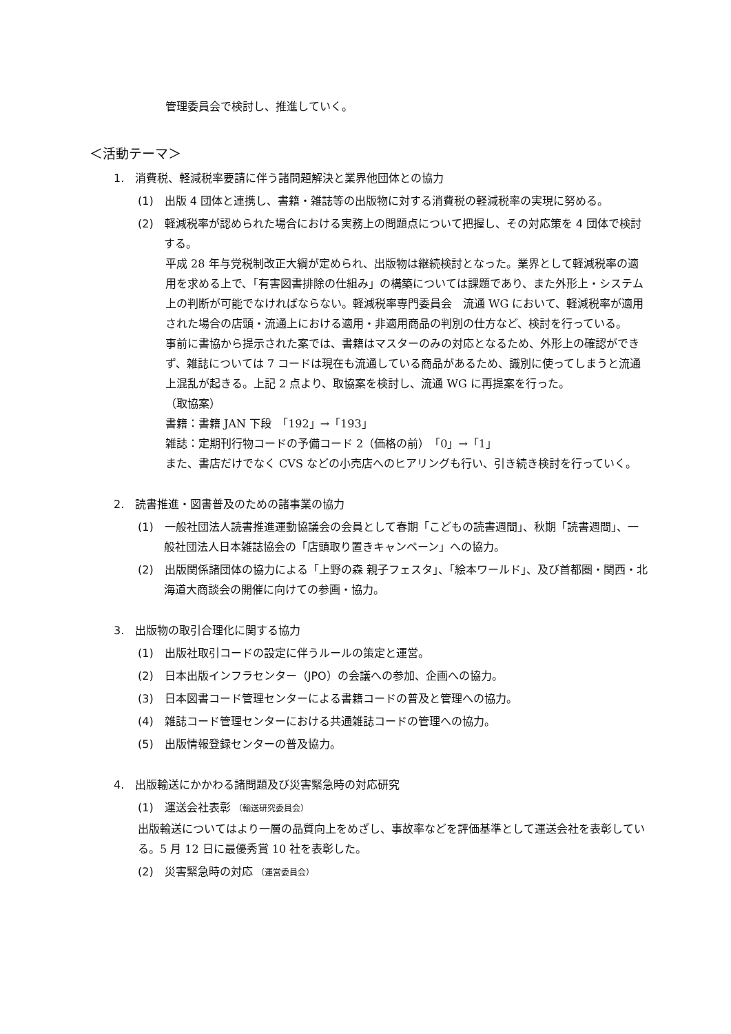管理委員会で検討し、推進していく。
＜活動テーマ＞
1.　消費税、軽減税率要請に伴う諸問題解決と業界他団体との協力
(1)　出版 4 団体と連携し、書籍・雑誌等の出版物に対する消費税の軽減税率の実現に努める。
(2)　軽減税率が認められた場合における実務上の問題点について把握し、その対応策を 4 団体で検討する。
平成 28 年与党税制改正大綱が定められ、出版物は継続検討となった。業界として軽減税率の適用を求める上で、「有害図書排除の仕組み」の構築については課題であり、また外形上・システム上の判断が可能でなければならない。軽減税率専門委員会　流通 WG において、軽減税率が適用された場合の店頭・流通上における適用・非適用商品の判別の仕方など、検討を行っている。
事前に書協から提示された案では、書籍はマスターのみの対応となるため、外形上の確認ができず、雑誌については 7 コードは現在も流通している商品があるため、識別に使ってしまうと流通上混乱が起きる。上記 2 点より、取協案を検討し、流通 WG に再提案を行った。
（取協案）
書籍：書籍 JAN 下段　「192」→「193」
雑誌：定期刊行物コードの予備コード 2（価格の前）　「0」→「1」
また、書店だけでなく CVS などの小売店へのヒアリングも行い、引き続き検討を行っていく。
2.　読書推進・図書普及のための諸事業の協力
(1)　一般社団法人読書推進運動協議会の会員として春期「こどもの読書週間」、秋期「読書週間」、一般社団法人日本雑誌協会の「店頭取り置きキャンペーン」への協力。
(2)　出版関係諸団体の協力による「上野の森 親子フェスタ」、「絵本ワールド」、及び首都圏・関西・北海道大商談会の開催に向けての参画・協力。
3.　出版物の取引合理化に関する協力
(1)　出版社取引コードの設定に伴うルールの策定と運営。
(2)　日本出版インフラセンター（JPO）の会議への参加、企画への協力。
(3)　日本図書コード管理センターによる書籍コードの普及と管理への協力。
(4)　雑誌コード管理センターにおける共通雑誌コードの管理への協力。
(5)　出版情報登録センターの普及協力。
4.　出版輸送にかかわる諸問題及び災害緊急時の対応研究
(1)　運送会社表彰 （輸送研究委員会）
出版輸送についてはより一層の品質向上をめざし、事故率などを評価基準として運送会社を表彰している。5 月 12 日に最優秀賞 10 社を表彰した。
(2)　災害緊急時の対応 （運営委員会）